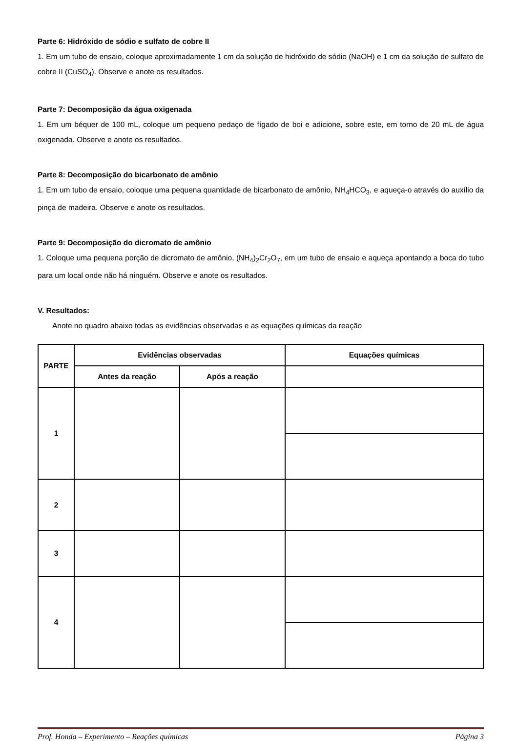Parte 6: Hidróxido de sódio e sulfato de cobre II
1. Em um tubo de ensaio, coloque aproximadamente 1 cm da solução de hidróxido de sódio (NaOH) e 1 cm da solução de sulfato de cobre II (CuSO<sub>4</sub>). Observe e anote os resultados.
Parte 7: Decomposição da água oxigenada
1. Em um béquer de 100 mL, coloque um pequeno pedaço de fígado de boi e adicione, sobre este, em torno de 20 mL de água oxigenada. Observe e anote os resultados.
Parte 8: Decomposição do bicarbonato de amônio
1. Em um tubo de ensaio, coloque uma pequena quantidade de bicarbonato de amônio, NH<sub>4</sub>HCO<sub>3</sub>, e aqueça-o através do auxílio da pinça de madeira. Observe e anote os resultados.
Parte 9: Decomposição do dicromato de amônio
1. Coloque uma pequena porção de dicromato de amônio, (NH<sub>4</sub>)<sub>2</sub>Cr<sub>2</sub>O<sub>7</sub>, em um tubo de ensaio e aqueça apontando a boca do tubo para um local onde não há ninguém. Observe e anote os resultados.
V. Resultados:
Anote no quadro abaixo todas as evidências observadas e as equações químicas da reação
| PARTE | Evidências observadas | | Equações químicas |
| --- | --- | --- | --- |
| | Antes da reação | Após a reação | |
| 1 | | | |
| 2 | | | |
| 3 | | | |
| 4 | | | |
Prof. Honda – Experimento – Reações químicas Página 3